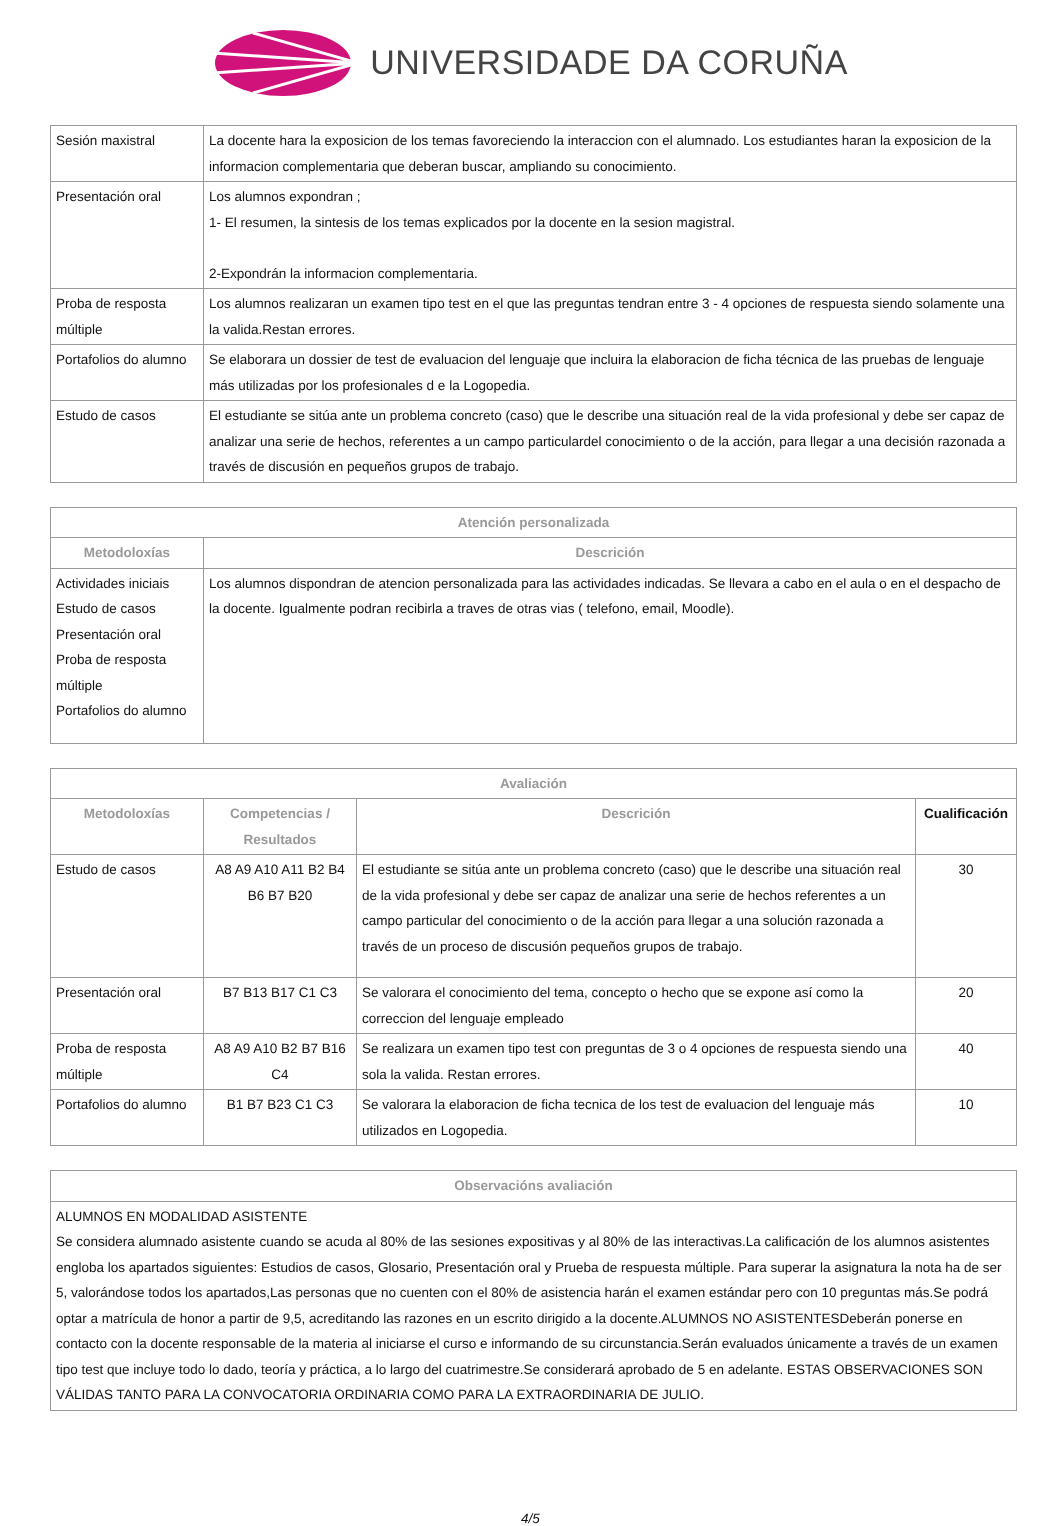UNIVERSIDADE DA CORUÑA
| Sesión maxistral | La docente hara la exposicion de los temas favoreciendo la interaccion con el alumnado. Los estudiantes haran la exposicion de la informacion complementaria que deberan buscar, ampliando su conocimiento. |
| Presentación oral | Los alumnos expondran ; 1- El resumen, la sintesis de los temas explicados por la docente en la sesion magistral. 2-Expondrán la informacion complementaria. |
| Proba de resposta múltiple | Los alumnos realizaran un examen tipo test en el que las preguntas tendran entre 3 - 4 opciones de respuesta siendo solamente una la valida.Restan errores. |
| Portafolios do alumno | Se elaborara un dossier de test de evaluacion del lenguaje que incluira la elaboracion de ficha técnica de las pruebas de lenguaje más utilizadas por los profesionales d e la Logopedia. |
| Estudo de casos | El estudiante se sitúa ante un problema concreto (caso) que le describe una situación real de la vida profesional y debe ser capaz de analizar una serie de hechos, referentes a un campo particulardel conocimiento o de la acción, para llegar a una decisión razonada a través de discusión en pequeños grupos de trabajo. |
| Atención personalizada | |
| --- | --- |
| Metodoloxías | Descrición |
| Actividades iniciais Estudo de casos Presentación oral Proba de resposta múltiple Portafolios do alumno | Los alumnos dispondran de atencion personalizada para las actividades indicadas. Se llevara a cabo en el aula o en el despacho de la docente. Igualmente podran recibirla a traves de otras vias ( telefono, email, Moodle). |
| Avaliación | | | |
| --- | --- | --- | --- |
| Metodoloxías | Competencias / Resultados | Descrición | Cualificación |
| Estudo de casos | A8 A9 A10 A11 B2 B4 B6 B7 B20 | El estudiante se sitúa ante un problema concreto (caso) que le describe una situación real de la vida profesional y debe ser capaz de analizar una serie de hechos referentes a un campo particular del conocimiento o de la acción para llegar a una solución razonada a través de un proceso de discusión pequeños grupos de trabajo. | 30 |
| Presentación oral | B7 B13 B17 C1 C3 | Se valorara el conocimiento del tema, concepto o hecho que se expone así como la correccion del lenguaje empleado | 20 |
| Proba de resposta múltiple | A8 A9 A10 B2 B7 B16 C4 | Se realizara un examen tipo test con preguntas de 3 o 4 opciones de respuesta siendo una sola la valida. Restan errores. | 40 |
| Portafolios do alumno | B1 B7 B23 C1 C3 | Se valorara la elaboracion de ficha tecnica de los test de evaluacion del lenguaje más utilizados en Logopedia. | 10 |
| Observacións avaliación |
| --- |
| ALUMNOS EN MODALIDAD ASISTENTE Se considera alumnado asistente cuando se acuda al 80% de las sesiones expositivas y al 80% de las interactivas.La calificación de los alumnos asistentes engloba los apartados siguientes: Estudios de casos, Glosario, Presentación oral y Prueba de respuesta múltiple. Para superar la asignatura la nota ha de ser 5, valorándose todos los apartados,Las personas que no cuenten con el 80% de asistencia harán el examen estándar pero con 10 preguntas más.Se podrá optar a matrícula de honor a partir de 9,5, acreditando las razones en un escrito dirigido a la docente.ALUMNOS NO ASISTENTESDeberán ponerse en contacto con la docente responsable de la materia al iniciarse el curso e informando de su circunstancia.Serán evaluados únicamente a través de un examen tipo test que incluye todo lo dado, teoría y práctica, a lo largo del cuatrimestre.Se considerará aprobado de 5 en adelante. ESTAS OBSERVACIONES SON VÁLIDAS TANTO PARA LA CONVOCATORIA ORDINARIA COMO PARA LA EXTRAORDINARIA DE JULIO. |
4/5